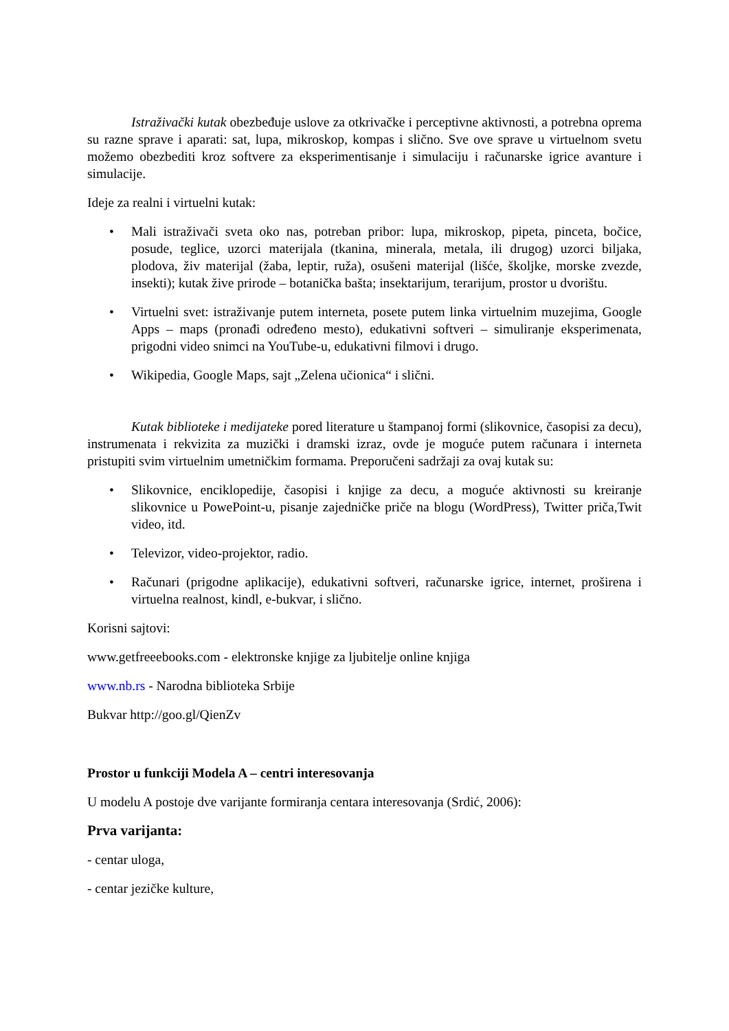Istraživački kutak obezbeđuje uslove za otkrivačke i perceptivne aktivnosti, a potrebna oprema su razne sprave i aparati: sat, lupa, mikroskop, kompas i slično. Sve ove sprave u virtuelnom svetu možemo obezbediti kroz softvere za eksperimentisanje i simulaciju i računarske igrice avanture i simulacije.
Ideje za realni i virtuelni kutak:
• Mali istraživači sveta oko nas, potreban pribor: lupa, mikroskop, pipeta, pinceta, bočice, posude, teglice, uzorci materijala (tkanina, minerala, metala, ili drugog) uzorci biljaka, plodova, živ materijal (žaba, leptir, ruža), osušeni materijal (lišće, školjke, morske zvezde, insekti); kutak žive prirode – botanička bašta; insektarijum, terarijum, prostor u dvorištu.
• Virtuelni svet: istraživanje putem interneta, posete putem linka virtuelnim muzejima, Google Apps – maps (pronađi određeno mesto), edukativni softveri – simuliranje eksperimenata, prigodni video snimci na YouTube-u, edukativni filmovi i drugo.
• Wikipedia, Google Maps, sajt „Zelena učionica“ i slični.
Kutak biblioteke i medijateke pored literature u štampanoj formi (slikovnice, časopisi za decu), instrumenata i rekvizita za muzički i dramski izraz, ovde je moguće putem računara i interneta pristupiti svim virtuelnim umetničkim formama. Preporučeni sadržaji za ovaj kutak su:
• Slikovnice, enciklopedije, časopisi i knjige za decu, a moguće aktivnosti su kreiranje slikovnice u PowePoint-u, pisanje zajedničke priče na blogu (WordPress), Twitter priča,Twit video, itd.
• Televizor, video-projektor, radio.
• Računari (prigodne aplikacije), edukativni softveri, računarske igrice, internet, proširena i virtuelna realnost, kindl, e-bukvar, i slično.
Korisni sajtovi:
www.getfreeebooks.com - elektronske knjige za ljubitelje online knjiga
www.nb.rs - Narodna biblioteka Srbije
Bukvar http://goo.gl/QienZv
Prostor u funkciji Modela A – centri interesovanja
U modelu A postoje dve varijante formiranja centara interesovanja (Srdić, 2006):
Prva varijanta:
- centar uloga,
- centar jezičke kulture,